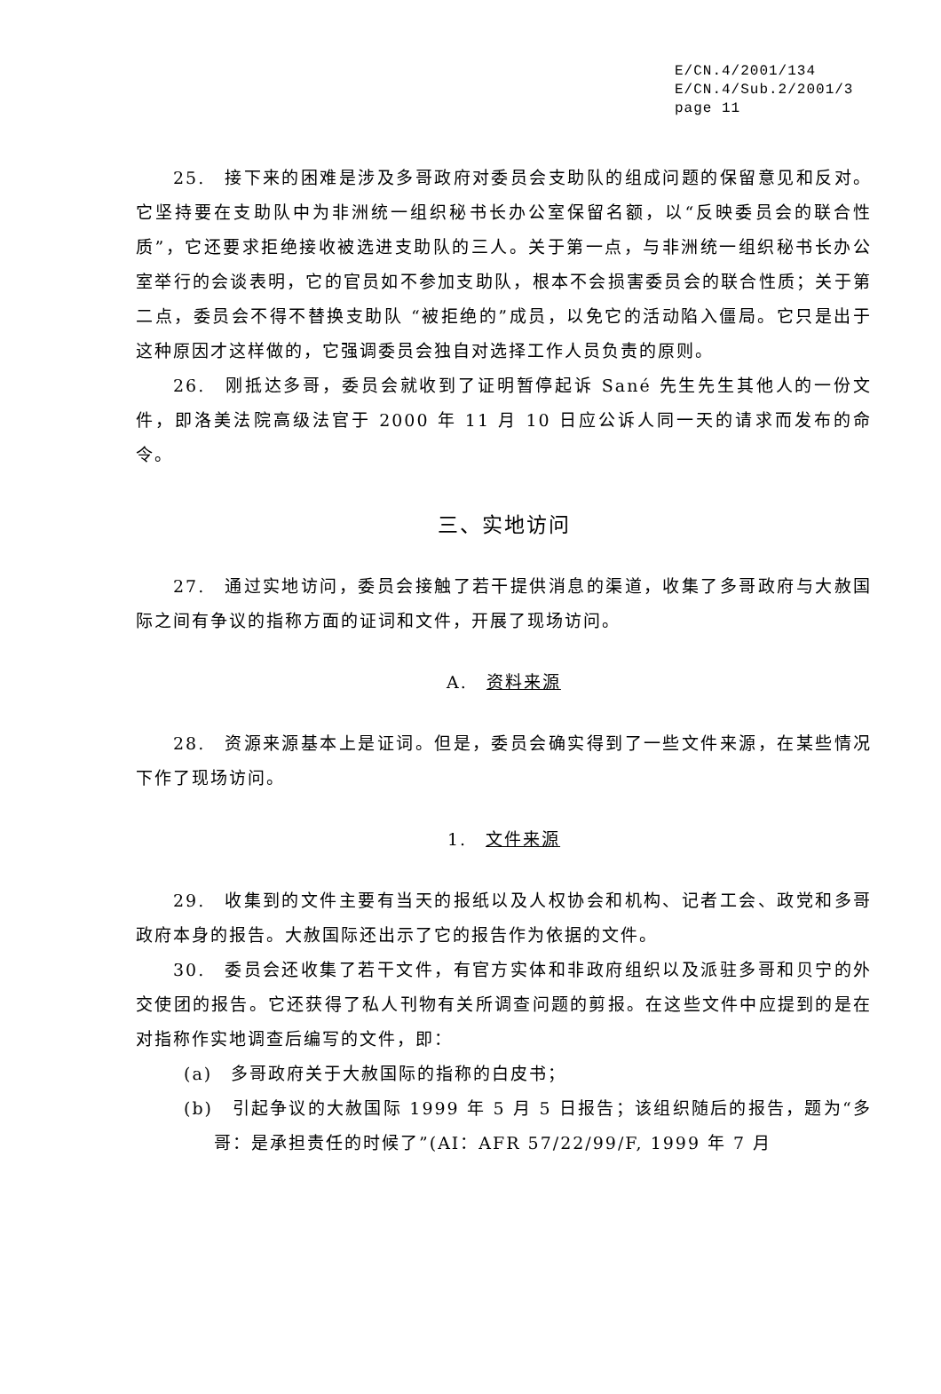E/CN.4/2001/134
E/CN.4/Sub.2/2001/3
page 11
25.　接下来的困难是涉及多哥政府对委员会支助队的组成问题的保留意见和反对。它坚持要在支助队中为非洲统一组织秘书长办公室保留名额，以“反映委员会的联合性质”，它还要求拒绝接收被选进支助队的三人。关于第一点，与非洲统一组织秘书长办公室举行的会谈表明，它的官员如不参加支助队，根本不会损害委员会的联合性质；关于第二点，委员会不得不替换支助队 “被拒绝的”成员，以免它的活动陷入僵局。它只是出于这种原因才这样做的，它强调委员会独自对选择工作人员负责的原则。
26.　刚抵达多哥，委员会就收到了证明暂停起诉 Sané 先生先生其他人的一份文件，即洛美法院高级法官于 2000 年 11 月 10 日应公诉人同一天的请求而发布的命令。
三、实地访问
27.　通过实地访问，委员会接触了若干提供消息的渠道，收集了多哥政府与大赦国际之间有争议的指称方面的证词和文件，开展了现场访问。
A.　资料来源
28.　资源来源基本上是证词。但是，委员会确实得到了一些文件来源，在某些情况下作了现场访问。
1.　文件来源
29.　收集到的文件主要有当天的报纸以及人权协会和机构、记者工会、政党和多哥政府本身的报告。大赦国际还出示了它的报告作为依据的文件。
30.　委员会还收集了若干文件，有官方实体和非政府组织以及派驻多哥和贝宁的外交使团的报告。它还获得了私人刊物有关所调查问题的剪报。在这些文件中应提到的是在对指称作实地调查后编写的文件，即：
(a)　多哥政府关于大赦国际的指称的白皮书；
(b)　引起争议的大赦国际 1999 年 5 月 5 日报告；该组织随后的报告，题为“多哥：是承担责任的时候了”(AI：AFR 57/22/99/F, 1999 年 7 月